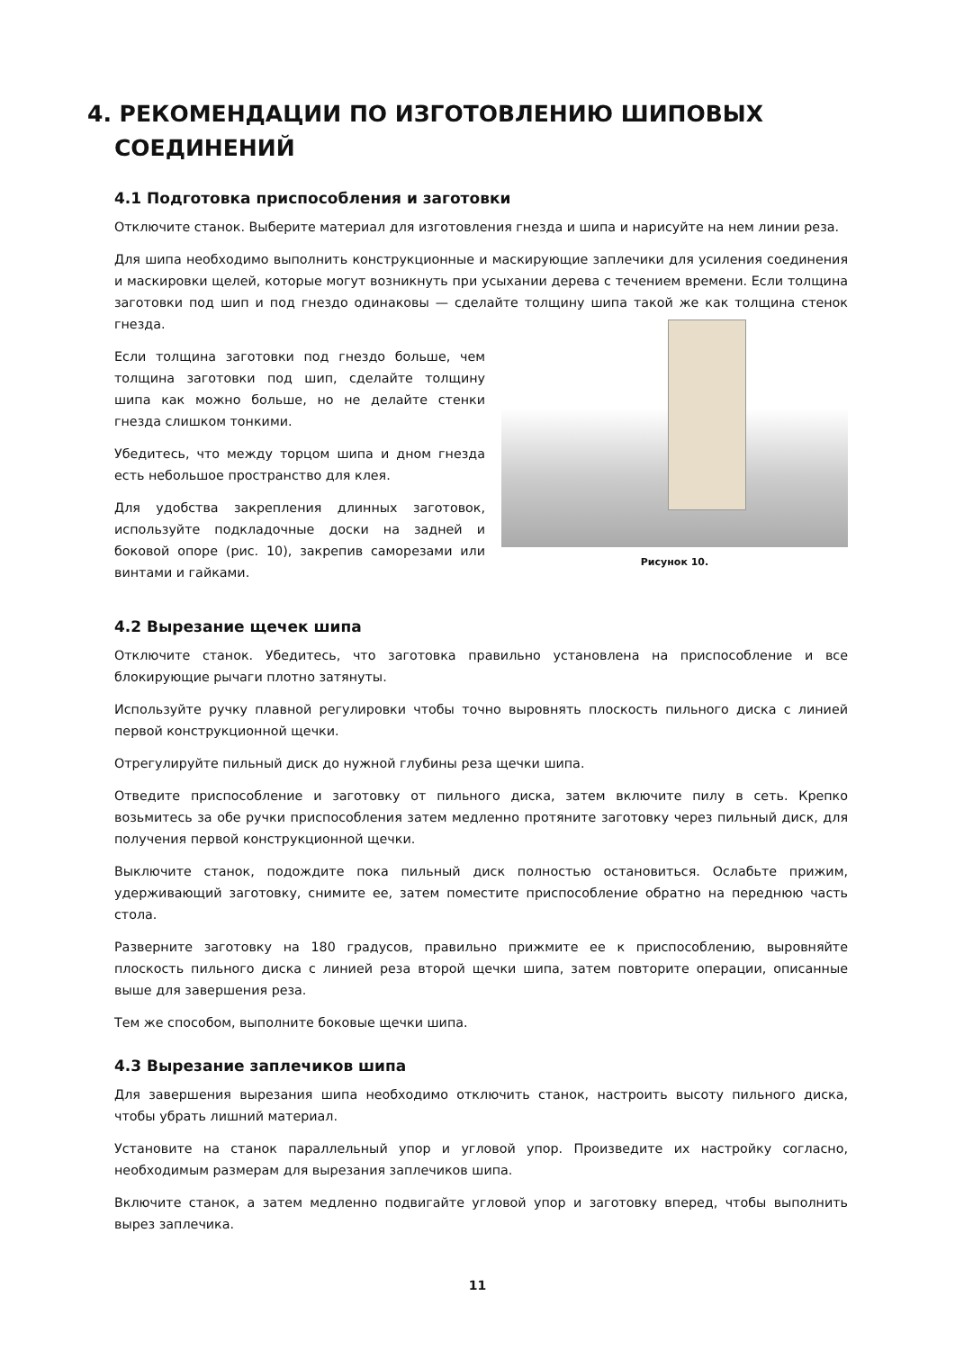4. РЕКОМЕНДАЦИИ ПО ИЗГОТОВЛЕНИЮ ШИПОВЫХ СОЕДИНЕНИЙ
4.1 Подготовка приспособления и заготовки
Отключите станок. Выберите материал для изготовления гнезда и шипа и нарисуйте на нем линии реза.
Для шипа необходимо выполнить конструкционные и маскирующие заплечики для усиления соединения и маскировки щелей, которые могут возникнуть при усыхании дерева с течением времени. Если толщина заготовки под шип и под гнездо одинаковы — сделайте толщину шипа такой же как толщина стенок гнезда.
Если толщина заготовки под гнездо больше, чем толщина заготовки под шип, сделайте толщину шипа как можно больше, но не делайте стенки гнезда слишком тонкими.
Убедитесь, что между торцом шипа и дном гнезда есть небольшое пространство для клея.
Для удобства закрепления длинных заготовок, используйте подкладочные доски на задней и боковой опоре (рис. 10), закрепив саморезами или винтами и гайками.
Рисунок 10.
4.2 Вырезание щечек шипа
Отключите станок. Убедитесь, что заготовка правильно установлена на приспособление и все блокирующие рычаги плотно затянуты.
Используйте ручку плавной регулировки чтобы точно выровнять плоскость пильного диска с линией первой конструкционной щечки.
Отрегулируйте пильный диск до нужной глубины реза щечки шипа.
Отведите приспособление и заготовку от пильного диска, затем включите пилу в сеть. Крепко возьмитесь за обе ручки приспособления затем медленно протяните заготовку через пильный диск, для получения первой конструкционной щечки.
Выключите станок, подождите пока пильный диск полностью остановиться. Ослабьте прижим, удерживающий заготовку, снимите ее, затем поместите приспособление обратно на переднюю часть стола.
Разверните заготовку на 180 градусов, правильно прижмите ее к приспособлению, выровняйте плоскость пильного диска с линией реза второй щечки шипа, затем повторите операции, описанные выше для завершения реза.
Тем же способом, выполните боковые щечки шипа.
4.3 Вырезание заплечиков шипа
Для завершения вырезания шипа необходимо отключить станок, настроить высоту пильного диска, чтобы убрать лишний материал.
Установите на станок параллельный упор и угловой упор. Произведите их настройку согласно, необходимым размерам для вырезания заплечиков шипа.
Включите станок, а затем медленно подвигайте угловой упор и заготовку вперед, чтобы выполнить вырез заплечика.
11